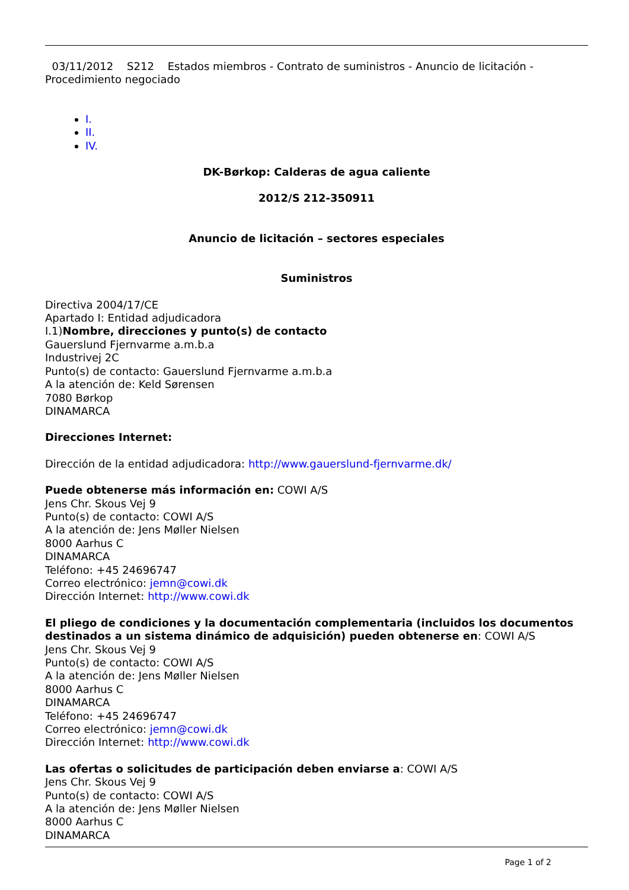03/11/2012 S212 Estados miembros - Contrato de suministros - Anuncio de licitación - Procedimiento negociado
I.
II.
IV.
DK-Børkop: Calderas de agua caliente
2012/S 212-350911
Anuncio de licitación – sectores especiales
Suministros
Directiva 2004/17/CE
Apartado I: Entidad adjudicadora
I.1)Nombre, direcciones y punto(s) de contacto
Gauerslund Fjernvarme a.m.b.a
Industrivej 2C
Punto(s) de contacto: Gauerslund Fjernvarme a.m.b.a
A la atención de: Keld Sørensen
7080 Børkop
DINAMARCA
Direcciones Internet:
Dirección de la entidad adjudicadora: http://www.gauerslund-fjernvarme.dk/
Puede obtenerse más información en: COWI A/S
Jens Chr. Skous Vej 9
Punto(s) de contacto: COWI A/S
A la atención de: Jens Møller Nielsen
8000 Aarhus C
DINAMARCA
Teléfono: +45 24696747
Correo electrónico: jemn@cowi.dk
Dirección Internet: http://www.cowi.dk
El pliego de condiciones y la documentación complementaria (incluidos los documentos destinados a un sistema dinámico de adquisición) pueden obtenerse en: COWI A/S
Jens Chr. Skous Vej 9
Punto(s) de contacto: COWI A/S
A la atención de: Jens Møller Nielsen
8000 Aarhus C
DINAMARCA
Teléfono: +45 24696747
Correo electrónico: jemn@cowi.dk
Dirección Internet: http://www.cowi.dk
Las ofertas o solicitudes de participación deben enviarse a: COWI A/S
Jens Chr. Skous Vej 9
Punto(s) de contacto: COWI A/S
A la atención de: Jens Møller Nielsen
8000 Aarhus C
DINAMARCA
Page 1 of 2